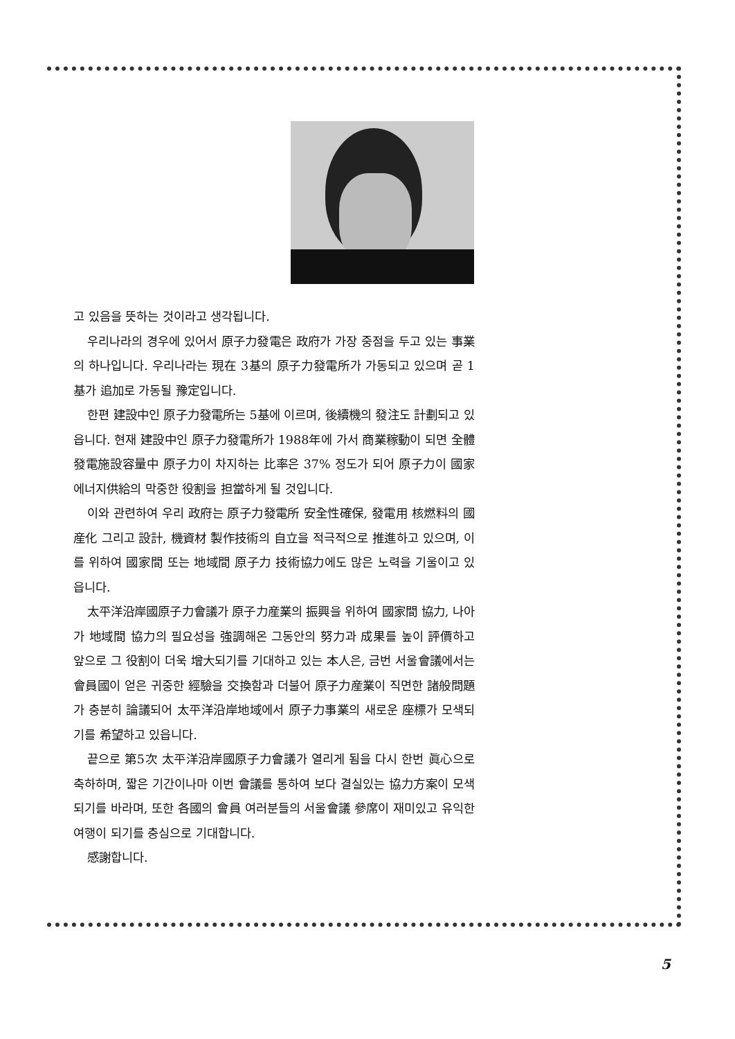고 있음을 뜻하는 것이라고 생각됩니다.
우리나라의 경우에 있어서 原子力發電은 政府가 가장 중점을 두고 있는 事業의 하나입니다. 우리나라는 現在 3基의 原子力發電所가 가동되고 있으며 곧 1基가 追加로 가동될 豫定입니다.
한편 建設中인 原子力發電所는 5基에 이르며, 後續機의 發注도 計劃되고 있읍니다. 현재 建設中인 原子力發電所가 1988年에 가서 商業稼動이 되면 全體 發電施設容量中 原子力이 차지하는 比率은 37% 정도가 되어 原子力이 國家에너지供給의 막중한 役割을 担當하게 될 것입니다.
이와 관련하여 우리 政府는 原子力發電所 安全性確保, 發電用 核燃料의 國産化 그리고 設計, 機資材 製作技術의 自立을 적극적으로 推進하고 있으며, 이를 위하여 國家間 또는 地域間 原子力 技術協力에도 많은 노력을 기울이고 있읍니다.
太平洋沿岸國原子力會議가 原子力産業의 振興을 위하여 國家間 協力, 나아가 地域間 協力의 필요성을 強調해온 그동안의 努力과 成果를 높이 評價하고 앞으로 그 役割이 더욱 增大되기를 기대하고 있는 本人은, 금번 서울會議에서는 會員國이 얻은 귀중한 經驗을 交換함과 더불어 原子力産業이 직면한 諸般問題가 충분히 論議되어 太平洋沿岸地域에서 原子力事業의 새로운 座標가 모색되기를 希望하고 있읍니다.
끝으로 第5次 太平洋沿岸國原子力會議가 열리게 됨을 다시 한번 眞心으로 축하하며, 짧은 기간이나마 이번 會議를 통하여 보다 결실있는 協力方案이 모색되기를 바라며, 또한 各國의 會員 여러분들의 서울會議 參席이 재미있고 유익한 여행이 되기를 충심으로 기대합니다.
感謝합니다.
5